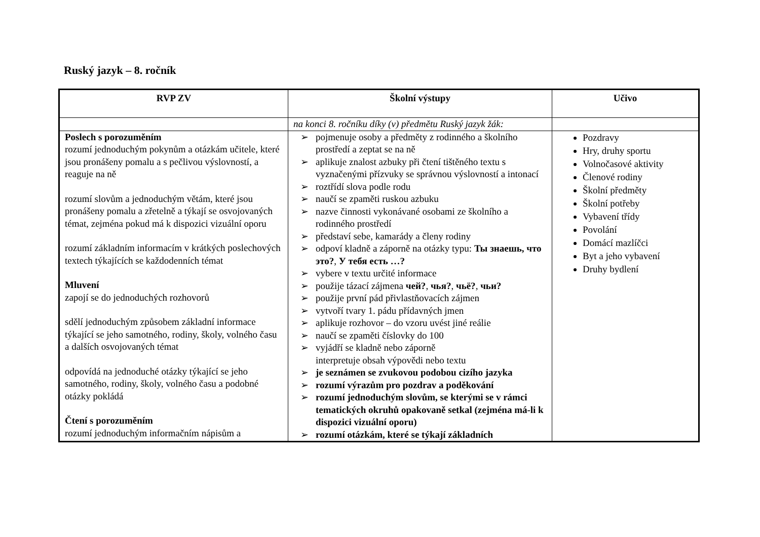Ruský jazyk – 8. ročník
| RVP ZV | Školní výstupy | Učivo |
| --- | --- | --- |
| | na konci 8. ročníku díky (v) předmětu Ruský jazyk žák: | |
| Poslech s porozuměním rozumí jednoduchým pokynům a otázkám učitele, které jsou pronášeny pomalu a s pečlivou výslovností, a reaguje na ně rozumí slovům a jednoduchým větám, které jsou pronášeny pomalu a zřetelně a týkají se osvojovaných témat, zejména pokud má k dispozici vizuální oporu rozumí základním informacím v krátkých poslechových textech týkajících se každodenních témat Mluvení zapojí se do jednoduchých rozhovorů sdělí jednoduchým způsobem základní informace týkající se jeho samotného, rodiny, školy, volného času a dalších osvojovaných témat odpovídá na jednoduché otázky týkající se jeho samotného, rodiny, školy, volného času a podobné otázky pokládá Čtení s porozuměním rozumí jednoduchým informačním nápisům a | ➢ pojmenuje osoby a předměty z rodinného a školního prostředí a zeptat se na ně ➢ aplikuje znalost azbuky při čtení tištěného textu s vyznačenými přízvuky se správnou výslovností a intonací ➢ roztřídí slova podle rodu ➢ naučí se zpaměti ruskou azbuku ➢ nazve činnosti vykonávané osobami ze školního a rodinného prostředí ➢ představí sebe, kamarády a členy rodiny ➢ odpoví kladně a záporně na otázky typu: Ты знаешь, что это? , У тебя есть …? ➢ vybere v textu určité informace ➢ použije tázací zájmena чей? , чья? , чьё? , чьи? ➢ použije první pád přivlastňovacích zájmen ➢ vytvoří tvary 1. pádu přídavných jmen ➢ aplikuje rozhovor – do vzoru uvést jiné reálie ➢ naučí se zpaměti číslovky do 100 ➢ vyjádří se kladně nebo záporně interpretuje obsah výpovědi nebo textu ➢ je seznámen se zvukovou podobou cizího jazyka ➢ rozumí výrazům pro pozdrav a poděkování ➢ rozumí jednoduchým slovům, se kterými se v rámci tematických okruhů opakovaně setkal (zejména má-li k dispozici vizuální oporu) ➢ rozumí otázkám, které se týkají základních | Pozdravy Hry, druhy sportu Volnočasové aktivity Členové rodiny Školní předměty Školní potřeby Vybavení třídy Povolání Domácí mazlíčci Byt a jeho vybavení Druhy bydlení |